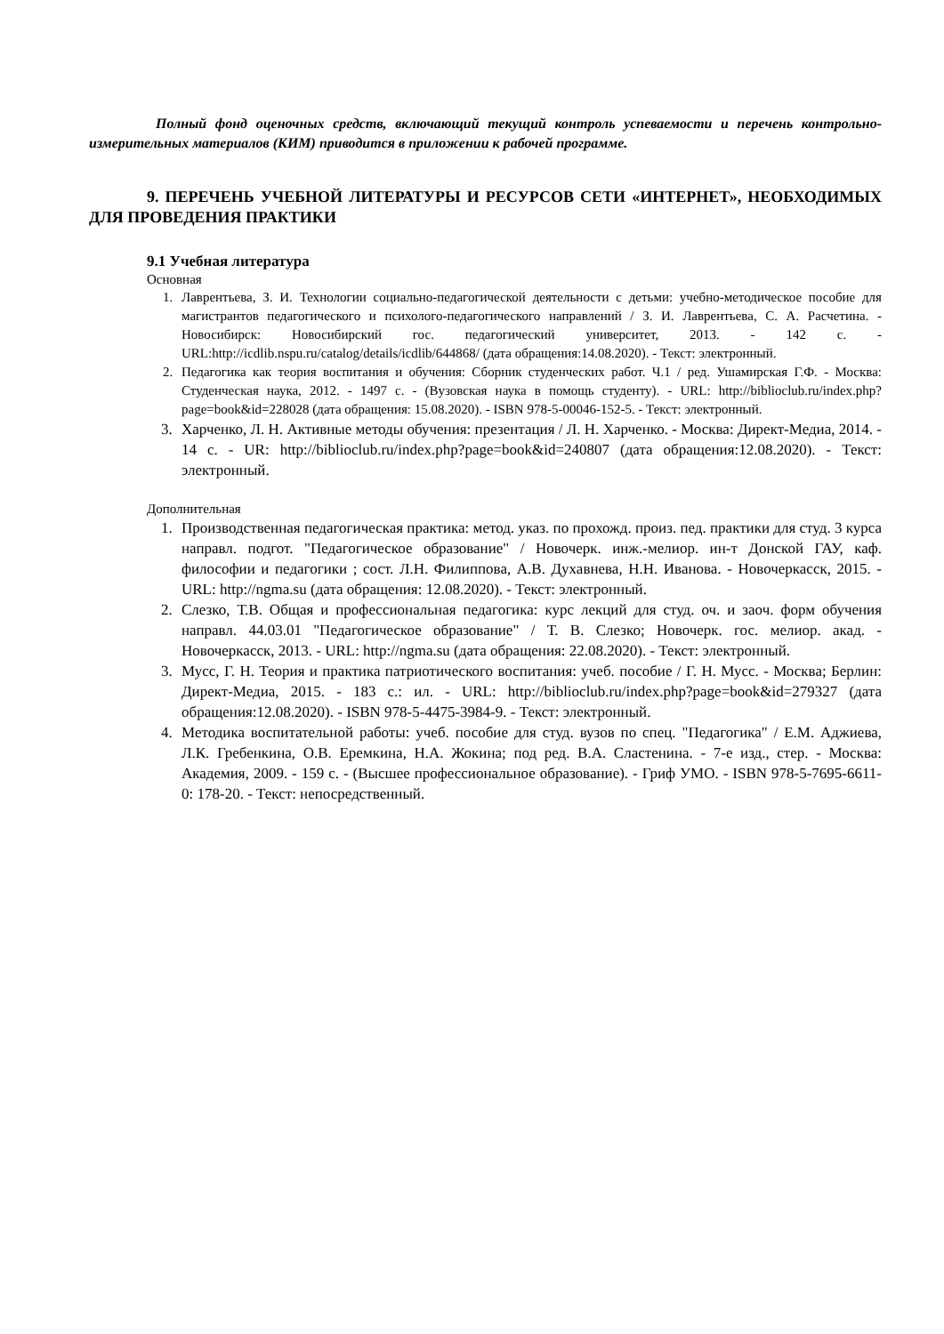Полный фонд оценочных средств, включающий текущий контроль успеваемости и перечень контрольно-измерительных материалов (КИМ) приводится в приложении к рабочей программе.
9. ПЕРЕЧЕНЬ УЧЕБНОЙ ЛИТЕРАТУРЫ И РЕСУРСОВ СЕТИ «ИНТЕРНЕТ», НЕОБХОДИМЫХ ДЛЯ ПРОВЕДЕНИЯ ПРАКТИКИ
9.1 Учебная литература
Основная
1. Лаврентьева, З. И. Технологии социально-педагогической деятельности с детьми: учебно-методическое пособие для магистрантов педагогического и психолого-педагогического направлений / З. И. Лаврентьева, С. А. Расчетина. - Новосибирск: Новосибирский гос. педагогический университет, 2013. - 142 с. - URL:http://icdlib.nspu.ru/catalog/details/icdlib/644868/ (дата обращения:14.08.2020). - Текст: электронный.
2. Педагогика как теория воспитания и обучения: Сборник студенческих работ. Ч.1 / ред. Ушамирская Г.Ф. - Москва: Студенческая наука, 2012. - 1497 с. - (Вузовская наука в помощь студенту). - URL: http://biblioclub.ru/index.php?page=book&id=228028 (дата обращения: 15.08.2020). - ISBN 978-5-00046-152-5. - Текст: электронный.
3. Харченко, Л. Н. Активные методы обучения: презентация / Л. Н. Харченко. - Москва: Директ-Медиа, 2014. - 14 с. - UR: http://biblioclub.ru/index.php?page=book&id=240807 (дата обращения:12.08.2020). - Текст: электронный.
Дополнительная
1. Производственная педагогическая практика: метод. указ. по прохожд. произ. пед. практики для студ. 3 курса направл. подгот. "Педагогическое образование" / Новочерк. инж.-мелиор. ин-т Донской ГАУ, каф. философии и педагогики ; сост. Л.Н. Филиппова, А.В. Духавнева, Н.Н. Иванова. - Новочеркасск, 2015. - URL: http://ngma.su (дата обращения: 12.08.2020). - Текст: электронный.
2. Слезко, Т.В. Общая и профессиональная педагогика: курс лекций для студ. оч. и заоч. форм обучения направл. 44.03.01 "Педагогическое образование" / Т. В. Слезко; Новочерк. гос. мелиор. акад. - Новочеркасск, 2013. - URL: http://ngma.su (дата обращения: 22.08.2020). - Текст: электронный.
3. Мусс, Г. Н. Теория и практика патриотического воспитания: учеб. пособие / Г. Н. Мусс. - Москва; Берлин: Директ-Медиа, 2015. - 183 с.: ил. - URL: http://biblioclub.ru/index.php?page=book&id=279327 (дата обращения:12.08.2020). - ISBN 978-5-4475-3984-9. - Текст: электронный.
4. Методика воспитательной работы: учеб. пособие для студ. вузов по спец. "Педагогика" / Е.М. Аджиева, Л.К. Гребенкина, О.В. Еремкина, Н.А. Жокина; под ред. В.А. Сластенина. - 7-е изд., стер. - Москва: Академия, 2009. - 159 с. - (Высшее профессиональное образование). - Гриф УМО. - ISBN 978-5-7695-6611-0: 178-20. - Текст: непосредственный.